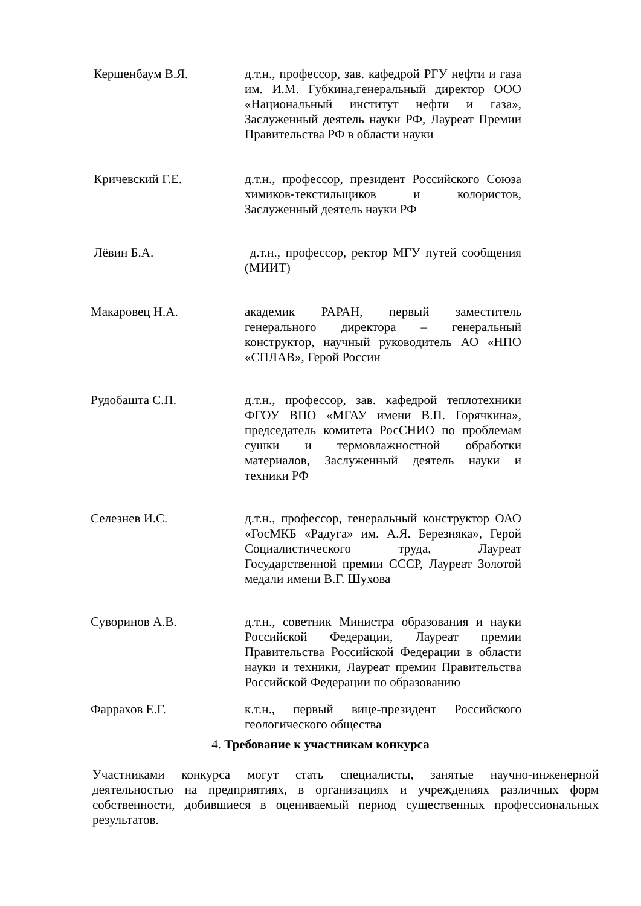Кершенбаум В.Я. д.т.н., профессор, зав. кафедрой РГУ нефти и газа им. И.М. Губкина,генеральный директор ООО «Национальный институт нефти и газа», Заслуженный деятель науки РФ, Лауреат Премии Правительства РФ в области науки
Кричевский Г.Е. д.т.н., профессор, президент Российского Союза химиков-текстильщиков и колористов, Заслуженный деятель науки РФ
Лёвин Б.А. д.т.н., профессор, ректор МГУ путей сообщения (МИИТ)
Макаровец Н.А. академик РАРАН, первый заместитель генерального директора – генеральный конструктор, научный руководитель АО «НПО «СПЛАВ», Герой России
Рудобашта С.П. д.т.н., профессор, зав. кафедрой теплотехники ФГОУ ВПО «МГАУ имени В.П. Горячкина», председатель комитета РосСНИО по проблемам сушки и термовлажностной обработки материалов, Заслуженный деятель науки и техники РФ
Селезнев И.С. д.т.н., профессор, генеральный конструктор ОАО «ГосМКБ «Радуга» им. А.Я. Березняка», Герой Социалистического труда, Лауреат Государственной премии СССР, Лауреат Золотой медали имени В.Г. Шухова
Суворинов А.В. д.т.н., советник Министра образования и науки Российской Федерации, Лауреат премии Правительства Российской Федерации в области науки и техники, Лауреат премии Правительства Российской Федерации по образованию
Фаррахов Е.Г. к.т.н., первый вице-президент Российского геологического общества
4. Требование к участникам конкурса
Участниками конкурса могут стать специалисты, занятые научно-инженерной деятельностью на предприятиях, в организациях и учреждениях различных форм собственности, добившиеся в оцениваемый период существенных профессиональных результатов.